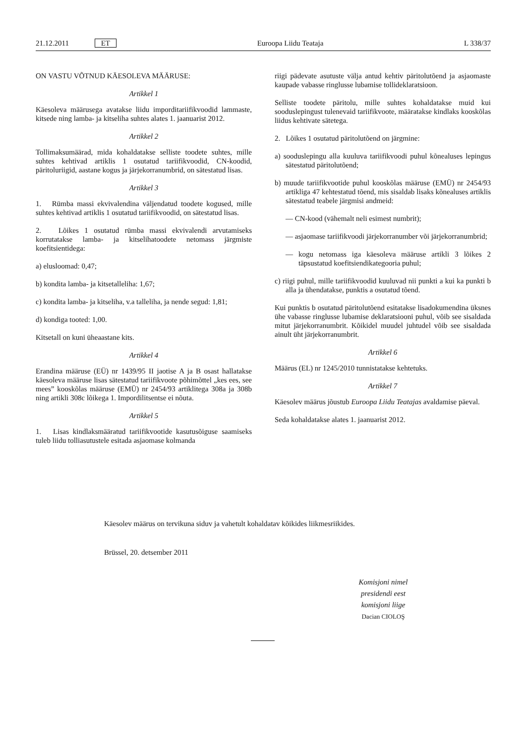21.12.2011 ET Euroopa Liidu Teataja L 338/37
ON VASTU VÕTNUD KÄESOLEVA MÄÄRUSE:
Artikkel 1
Käesoleva määrusega avatakse liidu imporditariifikvoodid lammaste, kitsede ning lamba- ja kitseliha suhtes alates 1. jaanuarist 2012.
Artikkel 2
Tollimaksumäärad, mida kohaldatakse selliste toodete suhtes, mille suhtes kehtivad artiklis 1 osutatud tariifikvoodid, CN-koodid, päritoluriigid, aastane kogus ja järjekorranumbrid, on sätestatud lisas.
Artikkel 3
1. Rümba massi ekvivalendina väljendatud toodete kogused, mille suhtes kehtivad artiklis 1 osutatud tariifikvoodid, on sätestatud lisas.
2. Lõikes 1 osutatud rümba massi ekvivalendi arvutamiseks korrutatakse lamba- ja kitselihatoodete netomass järgmiste koefitsientidega:
a) elusloomad: 0,47;
b) kondita lamba- ja kitsetalleliha: 1,67;
c) kondita lamba- ja kitseliha, v.a talleliha, ja nende segud: 1,81;
d) kondiga tooted: 1,00.
Kitsetall on kuni üheaastane kits.
Artikkel 4
Erandina määruse (EÜ) nr 1439/95 II jaotise A ja B osast hallatakse käesoleva määruse lisas sätestatud tariifikvoote põhimõttel „kes ees, see mees” kooskõlas määruse (EMÜ) nr 2454/93 artiklitega 308a ja 308b ning artikli 308c lõikega 1. Impordilitsentse ei nõuta.
Artikkel 5
1. Lisas kindlaksmääratud tariifikvootide kasutusõiguse saamiseks tuleb liidu tolliasutustele esitada asjaomase kolmanda
riigi pädevate asutuste välja antud kehtiv päritolutõend ja asjaomaste kaupade vabasse ringlusse lubamise tollideklaratsioon.
Selliste toodete päritolu, mille suhtes kohaldatakse muid kui sooduslepingust tulenevaid tariifikvoote, määratakse kindlaks kooskõlas liidus kehtivate sätetega.
2. Lõikes 1 osutatud päritolutõend on järgmine:
a) sooduslepingu alla kuuluva tariifikvoodi puhul kõnealuses lepingus sätestatud päritolutõend;
b) muude tariifikvootide puhul kooskõlas määruse (EMÜ) nr 2454/93 artikliga 47 kehtestatud tõend, mis sisaldab lisaks kõnealuses artiklis sätestatud teabele järgmisi andmeid:
— CN-kood (vähemalt neli esimest numbrit);
— asjaomase tariifikvoodi järjekorranumber või järjekorranumbrid;
— kogu netomass iga käesoleva määruse artikli 3 lõikes 2 täpsustatud koefitsiendikategooria puhul;
c) riigi puhul, mille tariifikvoodid kuuluvad nii punkti a kui ka punkti b alla ja ühendatakse, punktis a osutatud tõend.
Kui punktis b osutatud päritolutõend esitatakse lisadokumendina üksnes ühe vabasse ringlusse lubamise deklaratsiooni puhul, võib see sisaldada mitut järjekorranumbrit. Kõikidel muudel juhtudel võib see sisaldada ainult üht järjekorranumbrit.
Artikkel 6
Määrus (EL) nr 1245/2010 tunnistatakse kehtetuks.
Artikkel 7
Käesolev määrus jõustub Euroopa Liidu Teatajas avaldamise päeval.
Seda kohaldatakse alates 1. jaanuarist 2012.
Käesolev määrus on tervikuna siduv ja vahetult kohaldatav kõikides liikmesriikides.
Brüssel, 20. detsember 2011
Komisjoni nimel
presidendi eest
komisjoni liige
Dacian CIOLOŞ